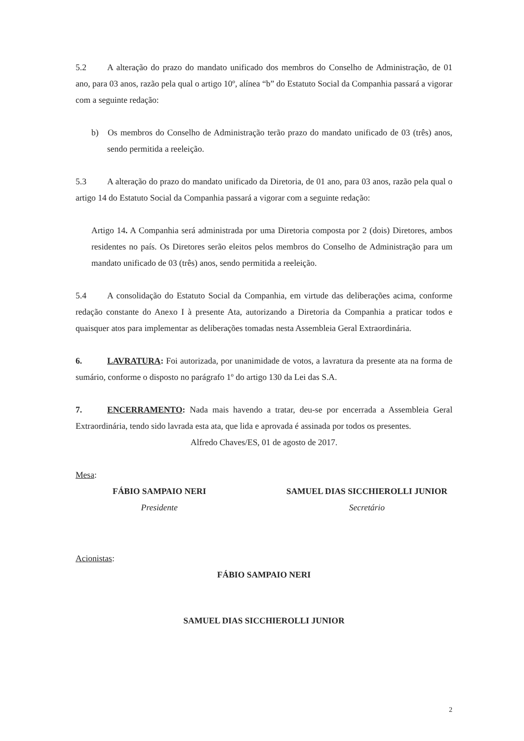5.2 A alteração do prazo do mandato unificado dos membros do Conselho de Administração, de 01 ano, para 03 anos, razão pela qual o artigo 10º, alínea “b” do Estatuto Social da Companhia passará a vigorar com a seguinte redação:
b) Os membros do Conselho de Administração terão prazo do mandato unificado de 03 (três) anos, sendo permitida a reeleição.
5.3 A alteração do prazo do mandato unificado da Diretoria, de 01 ano, para 03 anos, razão pela qual o artigo 14 do Estatuto Social da Companhia passará a vigorar com a seguinte redação:
Artigo 14. A Companhia será administrada por uma Diretoria composta por 2 (dois) Diretores, ambos residentes no país. Os Diretores serão eleitos pelos membros do Conselho de Administração para um mandato unificado de 03 (três) anos, sendo permitida a reeleição.
5.4 A consolidação do Estatuto Social da Companhia, em virtude das deliberações acima, conforme redação constante do Anexo I à presente Ata, autorizando a Diretoria da Companhia a praticar todos e quaisquer atos para implementar as deliberações tomadas nesta Assembleia Geral Extraordinária.
6. LAVRATURA: Foi autorizada, por unanimidade de votos, a lavratura da presente ata na forma de sumário, conforme o disposto no parágrafo 1º do artigo 130 da Lei das S.A.
7. ENCERRAMENTO: Nada mais havendo a tratar, deu-se por encerrada a Assembleia Geral Extraordinária, tendo sido lavrada esta ata, que lida e aprovada é assinada por todos os presentes.
Alfredo Chaves/ES, 01 de agosto de 2017.
Mesa:
FÁBIO SAMPAIO NERI
Presidente
SAMUEL DIAS SICCHIEROLLI JUNIOR
Secretário
Acionistas:
FÁBIO SAMPAIO NERI
SAMUEL DIAS SICCHIEROLLI JUNIOR
2